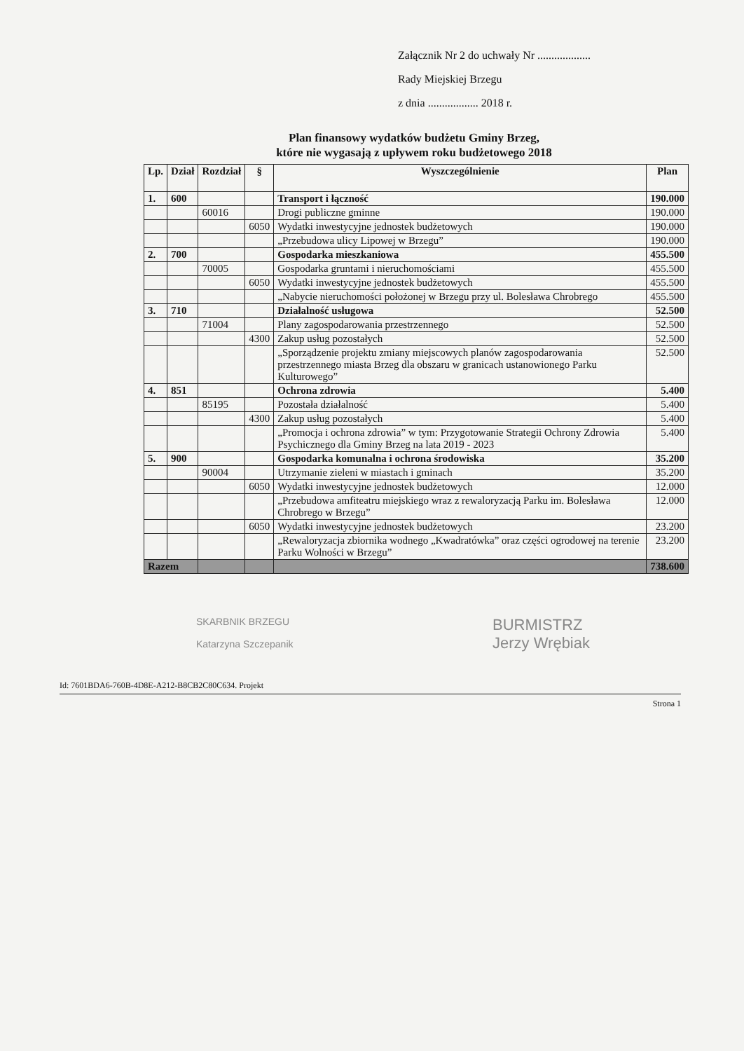Załącznik Nr 2 do uchwały Nr ...................
Rady Miejskiej Brzegu
z dnia .................. 2018 r.
Plan finansowy wydatków budżetu Gminy Brzeg,
które nie wygasają z upływem roku budżetowego 2018
| Lp. | Dział | Rozdział | § | Wyszczególnienie | Plan |
| --- | --- | --- | --- | --- | --- |
| 1. | 600 | | | Transport i łączność | 190.000 |
| | | 60016 | | Drogi publiczne gminne | 190.000 |
| | | | 6050 | Wydatki inwestycyjne jednostek budżetowych | 190.000 |
| | | | | „Przebudowa ulicy Lipowej w Brzegu” | 190.000 |
| 2. | 700 | | | Gospodarka mieszkaniowa | 455.500 |
| | | 70005 | | Gospodarka gruntami i nieruchomościami | 455.500 |
| | | | 6050 | Wydatki inwestycyjne jednostek budżetowych | 455.500 |
| | | | | „Nabycie nieruchomości położonej w Brzegu przy ul. Bolesława Chrobrego | 455.500 |
| 3. | 710 | | | Działalność usługowa | 52.500 |
| | | 71004 | | Plany zagospodarowania przestrzennego | 52.500 |
| | | | 4300 | Zakup usług pozostałych | 52.500 |
| | | | | „Sporządzenie projektu zmiany miejscowych planów zagospodarowania przestrzennego miasta Brzeg dla obszaru w granicach ustanowionego Parku Kulturowego” | 52.500 |
| 4. | 851 | | | Ochrona zdrowia | 5.400 |
| | | 85195 | | Pozostała działalność | 5.400 |
| | | | 4300 | Zakup usług pozostałych | 5.400 |
| | | | | „Promocja i ochrona zdrowia” w tym: Przygotowanie Strategii Ochrony Zdrowia Psychicznego dla Gminy Brzeg na lata 2019 - 2023 | 5.400 |
| 5. | 900 | | | Gospodarka komunalna i ochrona środowiska | 35.200 |
| | | 90004 | | Utrzymanie zieleni w miastach i gminach | 35.200 |
| | | | 6050 | Wydatki inwestycyjne jednostek budżetowych | 12.000 |
| | | | | „Przebudowa amfiteatru miejskiego wraz z rewaloryzacją Parku im. Bolesława Chrobrego w Brzegu” | 12.000 |
| | | | 6050 | Wydatki inwestycyjne jednostek budżetowych | 23.200 |
| | | | | „Rewaloryzacja zbiornika wodnego „Kwadratówka” oraz części ogrodowej na terenie Parku Wolności w Brzegu” | 23.200 |
| Razem | | | | | 738.600 |
SKARBNIK BRZEGU
Katarzyna Szczepanik
BURMISTRZ
Jerzy Wrębiak
Id: 7601BDA6-760B-4D8E-A212-B8CB2C80C634. Projekt
Strona 1